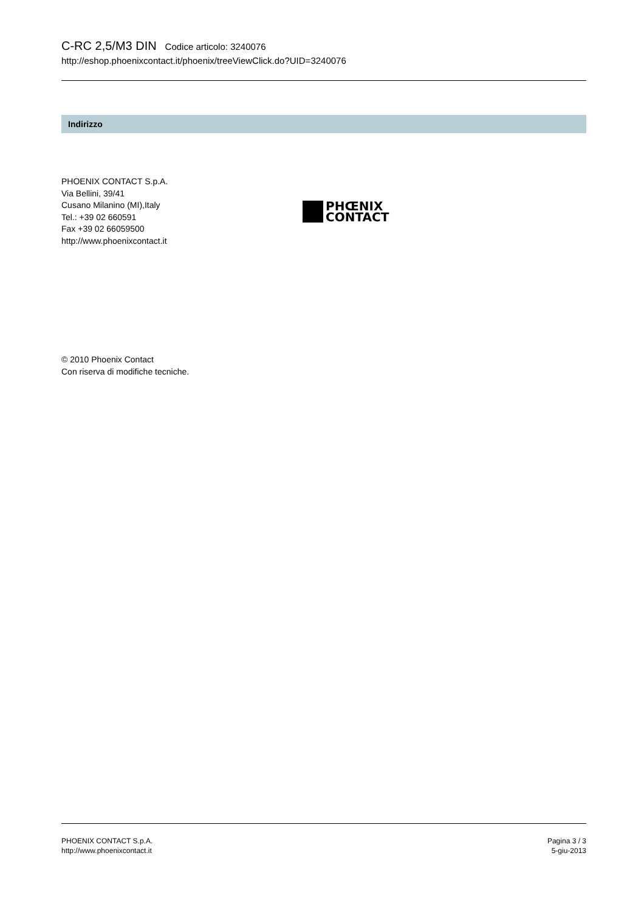C-RC 2,5/M3 DIN Codice articolo: 3240076
http://eshop.phoenixcontact.it/phoenix/treeViewClick.do?UID=3240076
Indirizzo
PHOENIX CONTACT S.p.A.
Via Bellini, 39/41
Cusano Milanino (MI),Italy
Tel.: +39 02 660591
Fax +39 02 66059500
http://www.phoenixcontact.it
PHŒNIX
CONTACT
© 2010 Phoenix Contact
Con riserva di modifiche tecniche.
PHOENIX CONTACT S.p.A.
http://www.phoenixcontact.it
Pagina 3 / 3
5-giu-2013